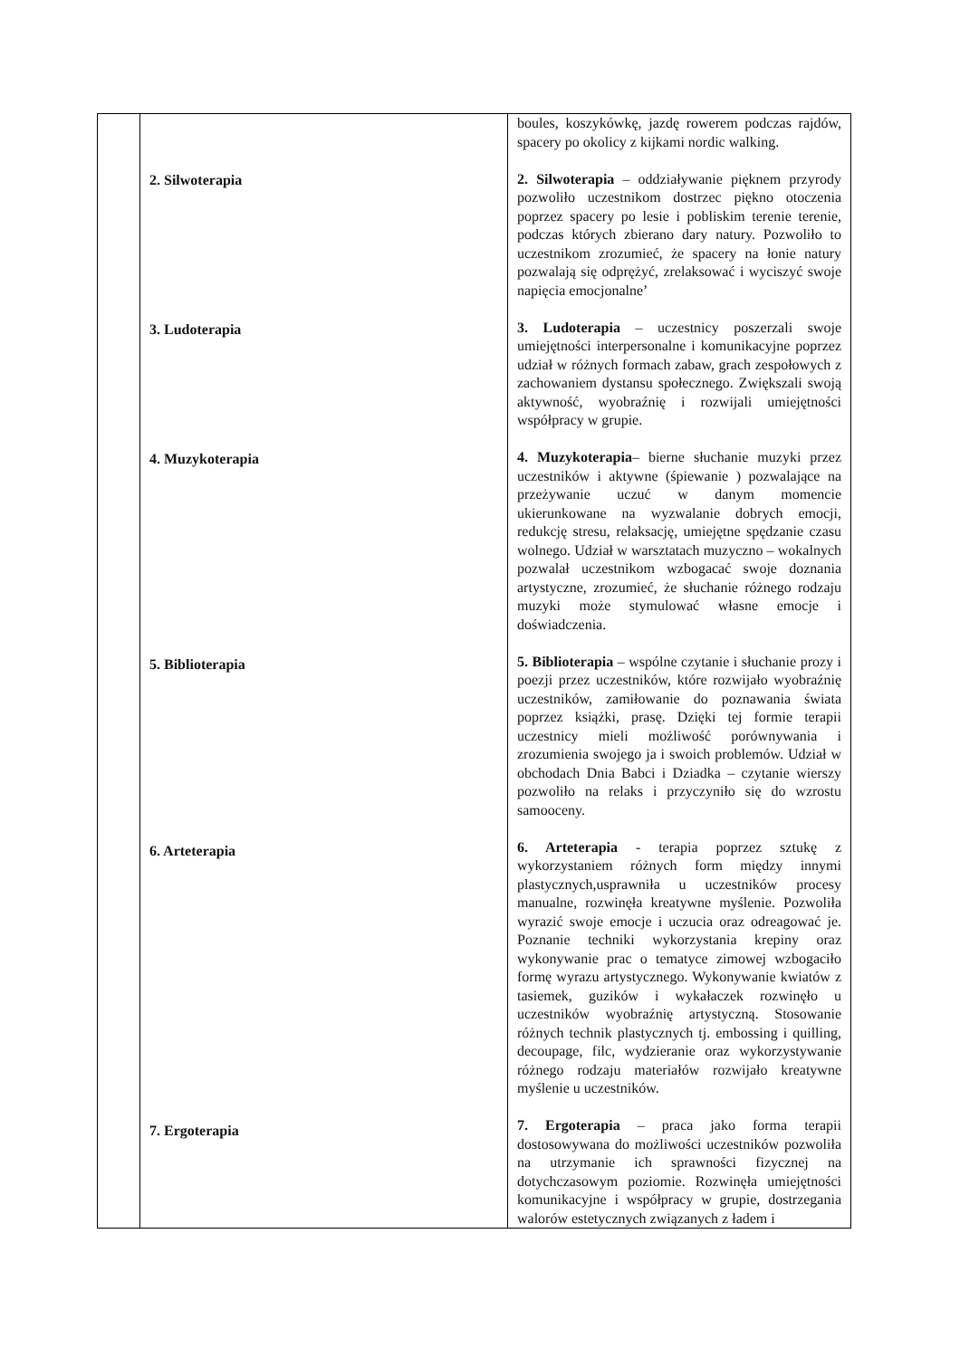| | 2. Silwoterapia 3. Ludoterapia 4. Muzykoterapia 5. Biblioterapia 6. Arteterapia 7. Ergoterapia | boules, koszykówkę, jazdę rowerem podczas rajdów, spacery po okolicy z kijkami nordic walking. 2. Silwoterapia – oddziaływanie pięknem przyrody pozwoliło uczestnikom dostrzec piękno otoczenia poprzez spacery po lesie i pobliskim terenie terenie, podczas których zbierano dary natury. Pozwoliło to uczestnikom zrozumieć, że spacery na łonie natury pozwalają się odprężyć, zrelaksować i wyciszyć swoje napięcia emocjonalne’ 3. Ludoterapia – uczestnicy poszerzali swoje umiejętności interpersonalne i komunikacyjne poprzez udział w różnych formach zabaw, grach zespołowych z zachowaniem dystansu społecznego. Zwiększali swoją aktywność, wyobraźnię i rozwijali umiejętności współpracy w grupie. 4. Muzykoterapia – bierne słuchanie muzyki przez uczestników i aktywne (śpiewanie ) pozwalające na przeżywanie uczuć w danym momencie ukierunkowane na wyzwalanie dobrych emocji, redukcję stresu, relaksację, umiejętne spędzanie czasu wolnego. Udział w warsztatach muzyczno – wokalnych pozwalał uczestnikom wzbogacać swoje doznania artystyczne, zrozumieć, że słuchanie różnego rodzaju muzyki może stymulować własne emocje i doświadczenia. 5. Biblioterapia – wspólne czytanie i słuchanie prozy i poezji przez uczestników, które rozwijało wyobraźnię uczestników, zamiłowanie do poznawania świata poprzez książki, prasę. Dzięki tej formie terapii uczestnicy mieli możliwość porównywania i zrozumienia swojego ja i swoich problemów. Udział w obchodach Dnia Babci i Dziadka – czytanie wierszy pozwoliło na relaks i przyczyniło się do wzrostu samooceny. 6. Arteterapia - terapia poprzez sztukę z wykorzystaniem różnych form między innymi plastycznych,usprawniła u uczestników procesy manualne, rozwinęła kreatywne myślenie. Pozwoliła wyrazić swoje emocje i uczucia oraz odreagować je. Poznanie techniki wykorzystania krepiny oraz wykonywanie prac o tematyce zimowej wzbogaciło formę wyrazu artystycznego. Wykonywanie kwiatów z tasiemek, guzików i wykałaczek rozwinęło u uczestników wyobraźnię artystyczną. Stosowanie różnych technik plastycznych tj. embossing i quilling, decoupage, filc, wydzieranie oraz wykorzystywanie różnego rodzaju materiałów rozwijało kreatywne myślenie u uczestników. 7. Ergoterapia – praca jako forma terapii dostosowywana do możliwości uczestników pozwoliła na utrzymanie ich sprawności fizycznej na dotychczasowym poziomie. Rozwinęła umiejętności komunikacyjne i współpracy w grupie, dostrzegania walorów estetycznych związanych z ładem i |